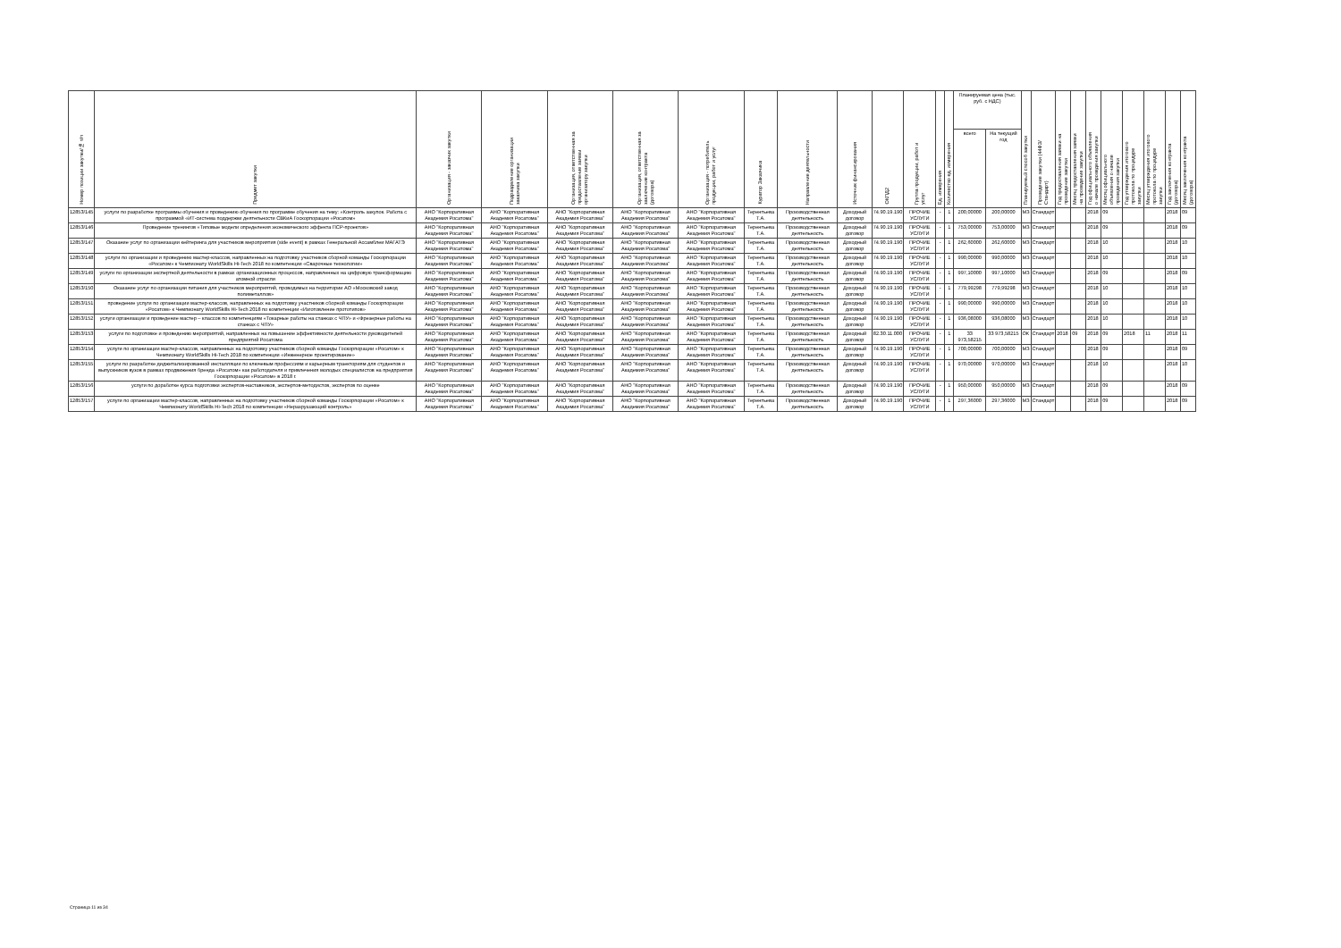| Номер позиции закупки/№ п/п | Предмет закупки | Организация - заказчик закупки | Подразделение организации заказчика закупки | Организация, ответственная за предоставление заявки организатору закупки | Организация, ответственная за заключение контракта (договора) | Организация - потребитель продукции, работ и услуг | Куратор Заказчика | Направление деятельности | Источник финансирования | ОКПД2 | Группа продукции, работ и услуг | Ед. измерения | Количество ед. измерения | Планируемая цена (тыс. руб. с НДС) | | Планируемый способ закупки | Проведение закупки (44ФЗ/Стандарт) | Год предоставления заявки на проведение закупки | Месяц предоставления заявки на проведение закупки | Год официального объявления о начале проведения закупки | Месяц официального объявления о начале проведения закупки | Год утверждения итогового протокола по процедуре закупки | Месяц утверждения итогового протокола по процедуре закупки | Год заключения контракта (договора) | Месяц заключения контракта (договора) |
| --- | --- | --- | --- | --- | --- | --- | --- | --- | --- | --- | --- | --- | --- | --- | --- | --- | --- | --- | --- | --- | --- | --- | --- | --- | --- |
| | | | | | | | | | | | | | | всего | На текущий год | | | | | | | | | | |
| 12853/145 | услуги по разработке программы обучения и проведению обучения по программе обучения на тему: «Контроль закупок. Работа с программой «ИТ-система поддержки деятельности СВКиА Госкорпорации «Росатом» | АНО "Корпоративная Академия Росатома" | АНО "Корпоративная Академия Росатома" | АНО "Корпоративная Академия Росатома" | АНО "Корпоративная Академия Росатома" | АНО "Корпоративная Академия Росатома" | Терентьева Т.А. | Производственная деятельность | Доходный договор | 74.90.19.190 | ПРОЧИЕ УСЛУГИ | - | 1 | 200,00000 | 200,00000 | МЗ | Стандарт | | | 2018 | 09 | | | 2018 | 09 |
| 12853/146 | Проведение тренингов «Типовые модели определения экономического эффекта ПСР-проектов» | АНО "Корпоративная Академия Росатома" | АНО "Корпоративная Академия Росатома" | АНО "Корпоративная Академия Росатома" | АНО "Корпоративная Академия Росатома" | АНО "Корпоративная Академия Росатома" | Терентьева Т.А. | Производственная деятельность | Доходный договор | 74.90.19.190 | ПРОЧИЕ УСЛУГИ | - | 1 | 753,00000 | 753,00000 | МЗ | Стандарт | | | 2018 | 09 | | | 2018 | 09 |
| 12853/147 | Оказание услуг по организации кейтеринга для участников мероприятия (side event) в рамках Генеральной Ассамблеи МАГАТЭ | АНО "Корпоративная Академия Росатома" | АНО "Корпоративная Академия Росатома" | АНО "Корпоративная Академия Росатома" | АНО "Корпоративная Академия Росатома" | АНО "Корпоративная Академия Росатома" | Терентьева Т.А. | Производственная деятельность | Доходный договор | 74.90.19.190 | ПРОЧИЕ УСЛУГИ | - | 1 | 262,60000 | 262,60000 | МЗ | Стандарт | | | 2018 | 10 | | | 2018 | 10 |
| 12853/148 | услуги по организации и проведению мастер-классов, направленных на подготовку участников сборной команды Госкорпорации «Росатом» к Чемпионату WorldSkills Hi-Tech 2018 по компетенции «Сварочные технологии» | АНО "Корпоративная Академия Росатома" | АНО "Корпоративная Академия Росатома" | АНО "Корпоративная Академия Росатома" | АНО "Корпоративная Академия Росатома" | АНО "Корпоративная Академия Росатома" | Терентьева Т.А. | Производственная деятельность | Доходный договор | 74.90.19.190 | ПРОЧИЕ УСЛУГИ | - | 1 | 990,00000 | 990,00000 | МЗ | Стандарт | | | 2018 | 10 | | | 2018 | 10 |
| 12853/149 | услуги по организации экспертной деятельности в рамках организационных процессов, направленных на цифровую трансформацию атомной отрасли | АНО "Корпоративная Академия Росатома" | АНО "Корпоративная Академия Росатома" | АНО "Корпоративная Академия Росатома" | АНО "Корпоративная Академия Росатома" | АНО "Корпоративная Академия Росатома" | Терентьева Т.А. | Производственная деятельность | Доходный договор | 74.90.19.190 | ПРОЧИЕ УСЛУГИ | - | 1 | 997,10000 | 997,10000 | МЗ | Стандарт | | | 2018 | 09 | | | 2018 | 09 |
| 12853/150 | Оказание услуг по организации питания для участников мероприятий, проводимых на территории АО «Московский завод полиметаллов» | АНО "Корпоративная Академия Росатома" | АНО "Корпоративная Академия Росатома" | АНО "Корпоративная Академия Росатома" | АНО "Корпоративная Академия Росатома" | АНО "Корпоративная Академия Росатома" | Терентьева Т.А. | Производственная деятельность | Доходный договор | 74.90.19.190 | ПРОЧИЕ УСЛУГИ | - | 1 | 779,99298 | 779,99298 | МЗ | Стандарт | | | 2018 | 10 | | | 2018 | 10 |
| 12853/151 | проведение услуги по организации мастер-классов, направленных на подготовку участников сборной команды Госкорпорации «Росатом» к Чемпионату WorldSkills Hi-Tech 2018 по компетенции «Изготовление прототипов» | АНО "Корпоративная Академия Росатома" | АНО "Корпоративная Академия Росатома" | АНО "Корпоративная Академия Росатома" | АНО "Корпоративная Академия Росатома" | АНО "Корпоративная Академия Росатома" | Терентьева Т.А. | Производственная деятельность | Доходный договор | 74.90.19.190 | ПРОЧИЕ УСЛУГИ | - | 1 | 990,00000 | 990,00000 | МЗ | Стандарт | | | 2018 | 10 | | | 2018 | 10 |
| 12853/152 | услуги организации и проведение мастер – классов по компетенциям «Токарные работы на станках с ЧПУ» и «Фрезерные работы на станках с ЧПУ» | АНО "Корпоративная Академия Росатома" | АНО "Корпоративная Академия Росатома" | АНО "Корпоративная Академия Росатома" | АНО "Корпоративная Академия Росатома" | АНО "Корпоративная Академия Росатома" | Терентьева Т.А. | Производственная деятельность | Доходный договор | 74.90.19.190 | ПРОЧИЕ УСЛУГИ | - | 1 | 936,08000 | 936,08000 | МЗ | Стандарт | | | 2018 | 10 | | | 2018 | 10 |
| 12853/153 | услуги по подготовке и проведению мероприятий, направленных на повышение эффективности деятельности руководителей предприятий Росатома | АНО "Корпоративная Академия Росатома" | АНО "Корпоративная Академия Росатома" | АНО "Корпоративная Академия Росатома" | АНО "Корпоративная Академия Росатома" | АНО "Корпоративная Академия Росатома" | Терентьева Т.А. | Производственная деятельность | Доходный договор | 82.30.11.000 | ПРОЧИЕ УСЛУГИ | - | 1 | 33 973,58215 | 33 973,58215 | ОК | Стандарт | 2018 | 09 | 2018 | 09 | 2018 | 11 | 2018 | 11 |
| 12853/154 | услуги по организации мастер-классов, направленных на подготовку участников сборной команды Госкорпорации «Росатом» к Чемпионату WorldSkills Hi-Tech 2018 по компетенции «Инженерное проектирование» | АНО "Корпоративная Академия Росатома" | АНО "Корпоративная Академия Росатома" | АНО "Корпоративная Академия Росатома" | АНО "Корпоративная Академия Росатома" | АНО "Корпоративная Академия Росатома" | Терентьева Т.А. | Производственная деятельность | Доходный договор | 74.90.19.190 | ПРОЧИЕ УСЛУГИ | - | 1 | 700,00000 | 700,00000 | МЗ | Стандарт | | | 2018 | 09 | | | 2018 | 09 |
| 12853/155 | услуги по разработке диджитализированной инсталляции по ключевым профессиям и карьерным траекториям для студентов и выпускников вузов в рамках продвижения бренда «Росатом» как работодателя и привлечения молодых специалистов на предприятия Госкорпорации «Росатом» в 2018 г. | АНО "Корпоративная Академия Росатома" | АНО "Корпоративная Академия Росатома" | АНО "Корпоративная Академия Росатома" | АНО "Корпоративная Академия Росатома" | АНО "Корпоративная Академия Росатома" | Терентьева Т.А. | Производственная деятельность | Доходный договор | 74.90.19.190 | ПРОЧИЕ УСЛУГИ | - | 1 | 970,00000 | 970,00000 | МЗ | Стандарт | | | 2018 | 10 | | | 2018 | 10 |
| 12853/156 | услуги по доработке курса подготовки экспертов-наставников, экспертов-методистов, экспертов по оценке | АНО "Корпоративная Академия Росатома" | АНО "Корпоративная Академия Росатома" | АНО "Корпоративная Академия Росатома" | АНО "Корпоративная Академия Росатома" | АНО "Корпоративная Академия Росатома" | Терентьева Т.А. | Производственная деятельность | Доходный договор | 74.90.19.190 | ПРОЧИЕ УСЛУГИ | - | 1 | 950,00000 | 950,00000 | МЗ | Стандарт | | | 2018 | 09 | | | 2018 | 09 |
| 12853/157 | услуги по организации мастер-классов, направленных на подготовку участников сборной команды Госкорпорации «Росатом» к Чемпионату WorldSkills Hi-Tech 2018 по компетенции «Неразрушающий контроль» | АНО "Корпоративная Академия Росатома" | АНО "Корпоративная Академия Росатома" | АНО "Корпоративная Академия Росатома" | АНО "Корпоративная Академия Росатома" | АНО "Корпоративная Академия Росатома" | Терентьева Т.А. | Производственная деятельность | Доходный договор | 74.90.19.190 | ПРОЧИЕ УСЛУГИ | - | 1 | 297,36000 | 297,36000 | МЗ | Стандарт | | | 2018 | 09 | | | 2018 | 09 |
Страница 11 из 34